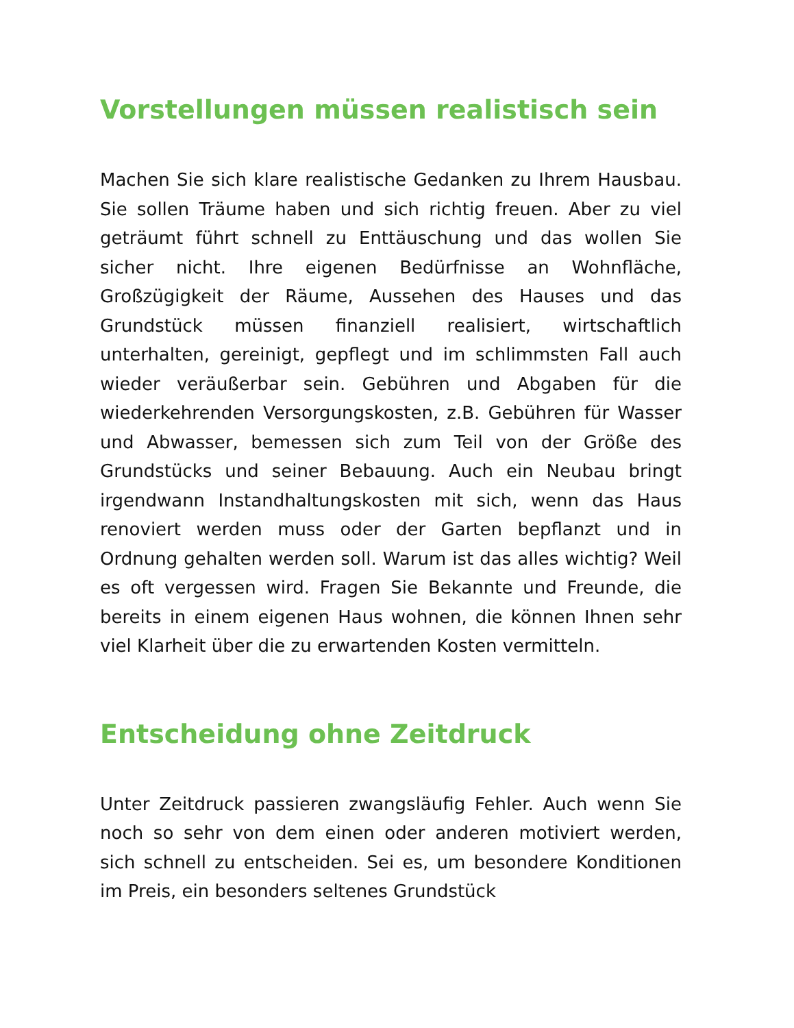Vorstellungen müssen realistisch sein
Machen Sie sich klare realistische Gedanken zu Ihrem Hausbau. Sie sollen Träume haben und sich richtig freuen. Aber zu viel geträumt führt schnell zu Enttäuschung und das wollen Sie sicher nicht. Ihre eigenen Bedürfnisse an Wohnfläche, Großzügigkeit der Räume, Aussehen des Hauses und das Grundstück müssen finanziell realisiert, wirtschaftlich unterhalten, gereinigt, gepflegt und im schlimmsten Fall auch wieder veräußerbar sein. Gebühren und Abgaben für die wiederkehrenden Versorgungskosten, z.B. Gebühren für Wasser und Abwasser, bemessen sich zum Teil von der Größe des Grundstücks und seiner Bebauung. Auch ein Neubau bringt irgendwann Instandhaltungskosten mit sich, wenn das Haus renoviert werden muss oder der Garten bepflanzt und in Ordnung gehalten werden soll. Warum ist das alles wichtig? Weil es oft vergessen wird. Fragen Sie Bekannte und Freunde, die bereits in einem eigenen Haus wohnen, die können Ihnen sehr viel Klarheit über die zu erwartenden Kosten vermitteln.
Entscheidung ohne Zeitdruck
Unter Zeitdruck passieren zwangsläufig Fehler. Auch wenn Sie noch so sehr von dem einen oder anderen motiviert werden, sich schnell zu entscheiden. Sei es, um besondere Konditionen im Preis, ein besonders seltenes Grundstück